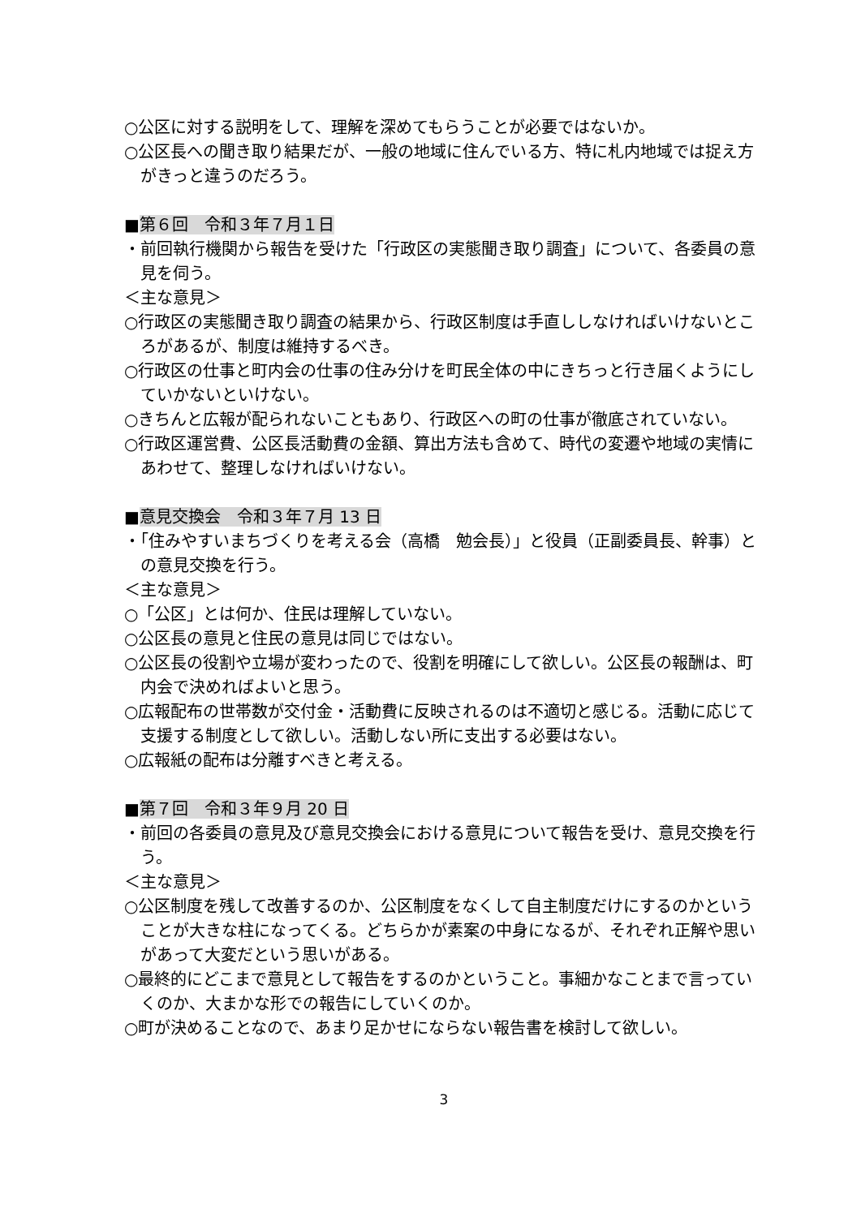○公区に対する説明をして、理解を深めてもらうことが必要ではないか。
○公区長への聞き取り結果だが、一般の地域に住んでいる方、特に札内地域では捉え方がきっと違うのだろう。
■第６回　令和３年７月１日
・前回執行機関から報告を受けた「行政区の実態聞き取り調査」について、各委員の意見を伺う。
＜主な意見＞
○行政区の実態聞き取り調査の結果から、行政区制度は手直ししなければいけないところがあるが、制度は維持するべき。
○行政区の仕事と町内会の仕事の住み分けを町民全体の中にきちっと行き届くようにしていかないといけない。
○きちんと広報が配られないこともあり、行政区への町の仕事が徹底されていない。
○行政区運営費、公区長活動費の金額、算出方法も含めて、時代の変遷や地域の実情にあわせて、整理しなければいけない。
■意見交換会　令和３年７月 13 日
・「住みやすいまちづくりを考える会（高橋　勉会長）」と役員（正副委員長、幹事）との意見交換を行う。
＜主な意見＞
○「公区」とは何か、住民は理解していない。
○公区長の意見と住民の意見は同じではない。
○公区長の役割や立場が変わったので、役割を明確にして欲しい。公区長の報酬は、町内会で決めればよいと思う。
○広報配布の世帯数が交付金・活動費に反映されるのは不適切と感じる。活動に応じて支援する制度として欲しい。活動しない所に支出する必要はない。
○広報紙の配布は分離すべきと考える。
■第７回　令和３年９月 20 日
・前回の各委員の意見及び意見交換会における意見について報告を受け、意見交換を行う。
＜主な意見＞
○公区制度を残して改善するのか、公区制度をなくして自主制度だけにするのかということが大きな柱になってくる。どちらかが素案の中身になるが、それぞれ正解や思いがあって大変だという思いがある。
○最終的にどこまで意見として報告をするのかということ。事細かなことまで言っていくのか、大まかな形での報告にしていくのか。
○町が決めることなので、あまり足かせにならない報告書を検討して欲しい。
3